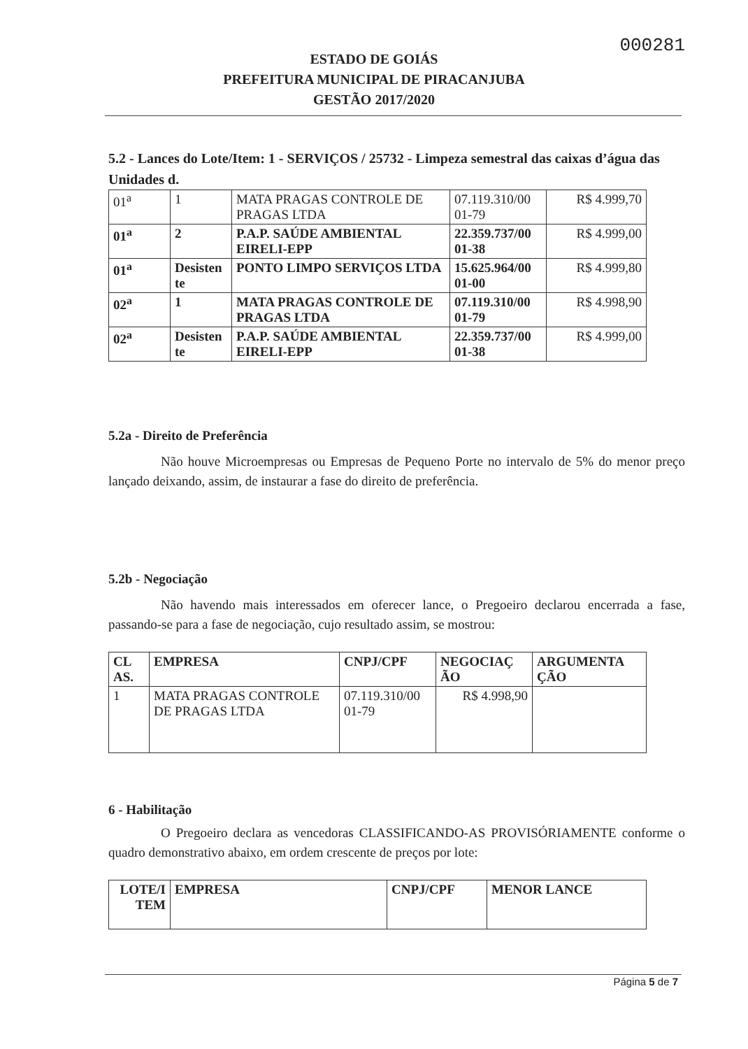000281
ESTADO DE GOIÁS
PREFEITURA MUNICIPAL DE PIRACANJUBA
GESTÃO 2017/2020
5.2 - Lances do Lote/Item: 1 - SERVIÇOS / 25732 - Limpeza semestral das caixas d’água das Unidades d.
| 01<sup>a</sup> | 1 | MATA PRAGAS CONTROLE DE PRAGAS LTDA | 07.119.310/00 01-79 | R$ 4.999,70 |
| 01<sup>a</sup> | 2 | P.A.P. SAÚDE AMBIENTAL EIRELI-EPP | 22.359.737/00 01-38 | R$ 4.999,00 |
| 01<sup>a</sup> | Desisten te | PONTO LIMPO SERVIÇOS LTDA | 15.625.964/00 01-00 | R$ 4.999,80 |
| 02<sup>a</sup> | 1 | MATA PRAGAS CONTROLE DE PRAGAS LTDA | 07.119.310/00 01-79 | R$ 4.998,90 |
| 02<sup>a</sup> | Desisten te | P.A.P. SAÚDE AMBIENTAL EIRELI-EPP | 22.359.737/00 01-38 | R$ 4.999,00 |
5.2a - Direito de Preferência
Não houve Microempresas ou Empresas de Pequeno Porte no intervalo de 5% do menor preço lançado deixando, assim, de instaurar a fase do direito de preferência.
5.2b - Negociação
Não havendo mais interessados em oferecer lance, o Pregoeiro declarou encerrada a fase, passando-se para a fase de negociação, cujo resultado assim, se mostrou:
| CL AS. | EMPRESA | CNPJ/CPF | NEGOCIAÇ ÃO | ARGUMENTA ÇÃO |
| 1 | MATA PRAGAS CONTROLE DE PRAGAS LTDA | 07.119.310/00 01-79 | R$ 4.998,90 | |
6 - Habilitação
O Pregoeiro declara as vencedoras CLASSIFICANDO-AS PROVISÓRIAMENTE conforme o quadro demonstrativo abaixo, em ordem crescente de preços por lote:
| LOTE/I TEM | EMPRESA | CNPJ/CPF | MENOR LANCE |
Página 5 de 7